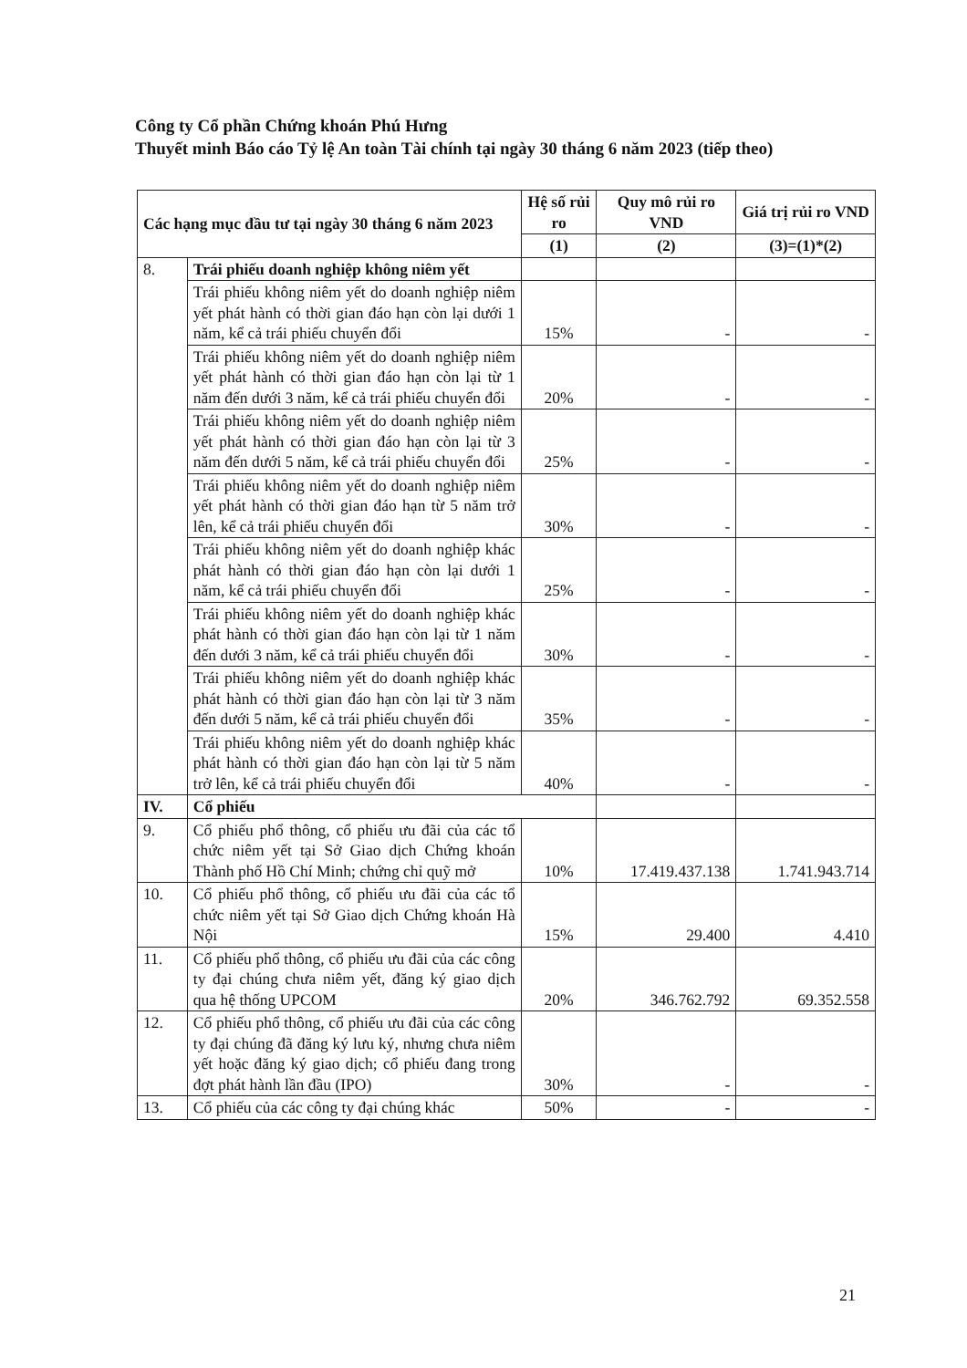Công ty Cổ phần Chứng khoán Phú Hưng
Thuyết minh Báo cáo Tỷ lệ An toàn Tài chính tại ngày 30 tháng 6 năm 2023 (tiếp theo)
| Các hạng mục đầu tư tại ngày 30 tháng 6 năm 2023 | | Hệ số rủi ro | Quy mô rủi ro VND | Giá trị rủi ro VND |
| --- | --- | --- | --- | --- |
| | | (1) | (2) | (3)=(1)*(2) |
| 8. | Trái phiếu doanh nghiệp không niêm yết | | | |
| | Trái phiếu không niêm yết do doanh nghiệp niêm yết phát hành có thời gian đáo hạn còn lại dưới 1 năm, kể cả trái phiếu chuyển đổi | 15% | - | - |
| | Trái phiếu không niêm yết do doanh nghiệp niêm yết phát hành có thời gian đáo hạn còn lại từ 1 năm đến dưới 3 năm, kể cả trái phiếu chuyển đổi | 20% | - | - |
| | Trái phiếu không niêm yết do doanh nghiệp niêm yết phát hành có thời gian đáo hạn còn lại từ 3 năm đến dưới 5 năm, kể cả trái phiếu chuyển đổi | 25% | - | - |
| | Trái phiếu không niêm yết do doanh nghiệp niêm yết phát hành có thời gian đáo hạn từ 5 năm trở lên, kể cả trái phiếu chuyển đổi | 30% | - | - |
| | Trái phiếu không niêm yết do doanh nghiệp khác phát hành có thời gian đáo hạn còn lại dưới 1 năm, kể cả trái phiếu chuyển đổi | 25% | - | - |
| | Trái phiếu không niêm yết do doanh nghiệp khác phát hành có thời gian đáo hạn còn lại từ 1 năm đến dưới 3 năm, kể cả trái phiếu chuyển đổi | 30% | - | - |
| | Trái phiếu không niêm yết do doanh nghiệp khác phát hành có thời gian đáo hạn còn lại từ 3 năm đến dưới 5 năm, kể cả trái phiếu chuyển đổi | 35% | - | - |
| | Trái phiếu không niêm yết do doanh nghiệp khác phát hành có thời gian đáo hạn còn lại từ 5 năm trở lên, kể cả trái phiếu chuyển đổi | 40% | - | - |
| IV. | Cổ phiếu | | | |
| 9. | Cổ phiếu phổ thông, cổ phiếu ưu đãi của các tổ chức niêm yết tại Sở Giao dịch Chứng khoán Thành phố Hồ Chí Minh; chứng chỉ quỹ mở | 10% | 17.419.437.138 | 1.741.943.714 |
| 10. | Cổ phiếu phổ thông, cổ phiếu ưu đãi của các tổ chức niêm yết tại Sở Giao dịch Chứng khoán Hà Nội | 15% | 29.400 | 4.410 |
| 11. | Cổ phiếu phổ thông, cổ phiếu ưu đãi của các công ty đại chúng chưa niêm yết, đăng ký giao dịch qua hệ thống UPCOM | 20% | 346.762.792 | 69.352.558 |
| 12. | Cổ phiếu phổ thông, cổ phiếu ưu đãi của các công ty đại chúng đã đăng ký lưu ký, nhưng chưa niêm yết hoặc đăng ký giao dịch; cổ phiếu đang trong đợt phát hành lần đầu (IPO) | 30% | - | - |
| 13. | Cổ phiếu của các công ty đại chúng khác | 50% | - | - |
21